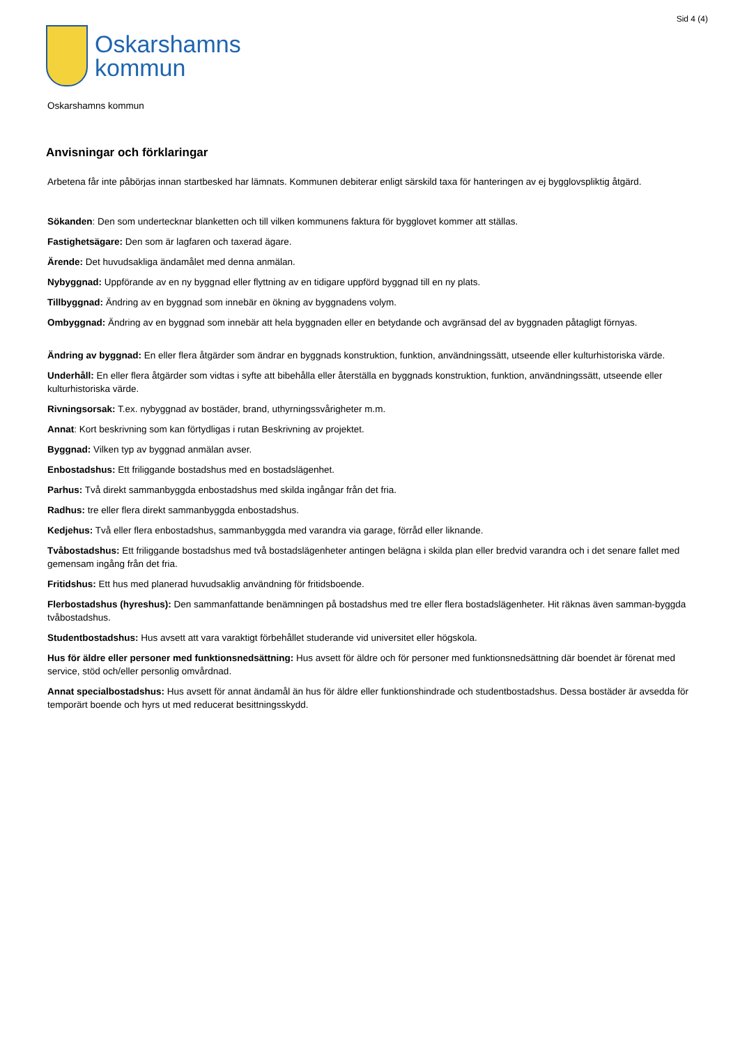Sid 4 (4)
Oskarshamns
kommun
Oskarshamns kommun
Anvisningar och förklaringar
Arbetena får inte påbörjas innan startbesked har lämnats. Kommunen debiterar enligt särskild taxa för hanteringen av ej bygglovspliktig åtgärd.
Sökanden: Den som undertecknar blanketten och till vilken kommunens faktura för bygglovet kommer att ställas.
Fastighetsägare: Den som är lagfaren och taxerad ägare.
Ärende: Det huvudsakliga ändamålet med denna anmälan.
Nybyggnad: Uppförande av en ny byggnad eller flyttning av en tidigare uppförd byggnad till en ny plats.
Tillbyggnad: Ändring av en byggnad som innebär en ökning av byggnadens volym.
Ombyggnad: Ändring av en byggnad som innebär att hela byggnaden eller en betydande och avgränsad del av byggnaden påtagligt förnyas.
Ändring av byggnad: En eller flera åtgärder som ändrar en byggnads konstruktion, funktion, användningssätt, utseende eller kulturhistoriska värde.
Underhåll: En eller flera åtgärder som vidtas i syfte att bibehålla eller återställa en byggnads konstruktion, funktion, användningssätt, utseende eller kulturhistoriska värde.
Rivningsorsak: T.ex. nybyggnad av bostäder, brand, uthyrningssvårigheter m.m.
Annat: Kort beskrivning som kan förtydligas i rutan Beskrivning av projektet.
Byggnad: Vilken typ av byggnad anmälan avser.
Enbostadshus: Ett friliggande bostadshus med en bostadslägenhet.
Parhus: Två direkt sammanbyggda enbostadshus med skilda ingångar från det fria.
Radhus: tre eller flera direkt sammanbyggda enbostadshus.
Kedjehus: Två eller flera enbostadshus, sammanbyggda med varandra via garage, förråd eller liknande.
Tvåbostadshus: Ett friliggande bostadshus med två bostadslägenheter antingen belägna i skilda plan eller bredvid varandra och i det senare fallet med gemensam ingång från det fria.
Fritidshus: Ett hus med planerad huvudsaklig användning för fritidsboende.
Flerbostadshus (hyreshus): Den sammanfattande benämningen på bostadshus med tre eller flera bostadslägenheter. Hit räknas även samman-byggda tvåbostadshus.
Studentbostadshus: Hus avsett att vara varaktigt förbehållet studerande vid universitet eller högskola.
Hus för äldre eller personer med funktionsnedsättning: Hus avsett för äldre och för personer med funktionsnedsättning där boendet är förenat med service, stöd och/eller personlig omvårdnad.
Annat specialbostadshus: Hus avsett för annat ändamål än hus för äldre eller funktionshindrade och studentbostadshus. Dessa bostäder är avsedda för temporärt boende och hyrs ut med reducerat besittningsskydd.